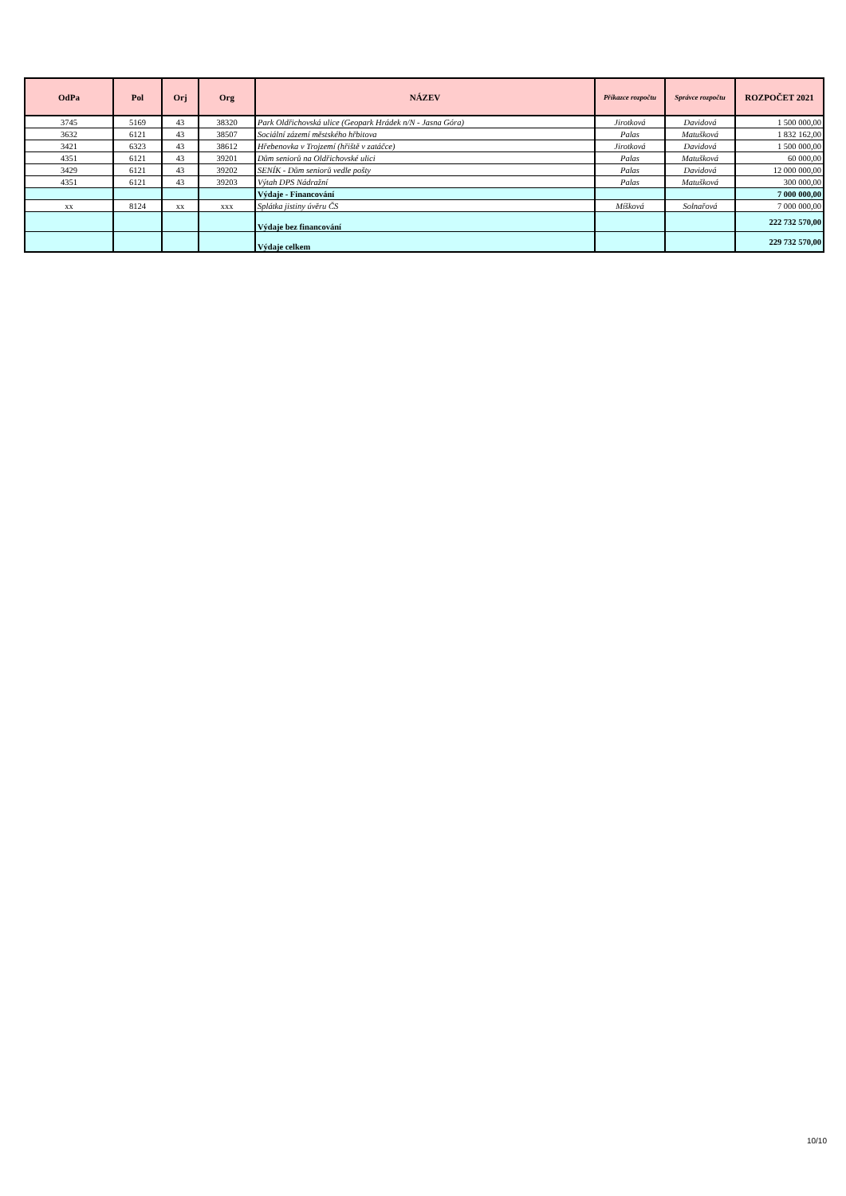| OdPa | Pol | Orj | Org | NÁZEV | Příkazce rozpočtu | Správce rozpočtu | ROZPOČET 2021 |
| --- | --- | --- | --- | --- | --- | --- | --- |
| 3745 | 5169 | 43 | 38320 | Park Oldřichovská ulice (Geopark Hrádek n/N - Jasna Góra) | Jirotková | Davidová | 1 500 000,00 |
| 3632 | 6121 | 43 | 38507 | Sociální zázemí městského hřbitova | Palas | Matušková | 1 832 162,00 |
| 3421 | 6323 | 43 | 38612 | Hřebenovka v Trojzemí (hřiště v zatáčce) | Jirotková | Davidová | 1 500 000,00 |
| 4351 | 6121 | 43 | 39201 | Dům seniorů na Oldřichovské ulici | Palas | Matušková | 60 000,00 |
| 3429 | 6121 | 43 | 39202 | SENÍK - Dům seniorů vedle pošty | Palas | Davidová | 12 000 000,00 |
| 4351 | 6121 | 43 | 39203 | Výtah DPS Nádražní | Palas | Matušková | 300 000,00 |
| | | | | Výdaje - Financování | | | 7 000 000,00 |
| xx | 8124 | xx | xxx | Splátka jistiny úvěru ČS | Míšková | Solnařová | 7 000 000,00 |
| | | | | Výdaje bez financování | | | 222 732 570,00 |
| | | | | Výdaje celkem | | | 229 732 570,00 |
10/10